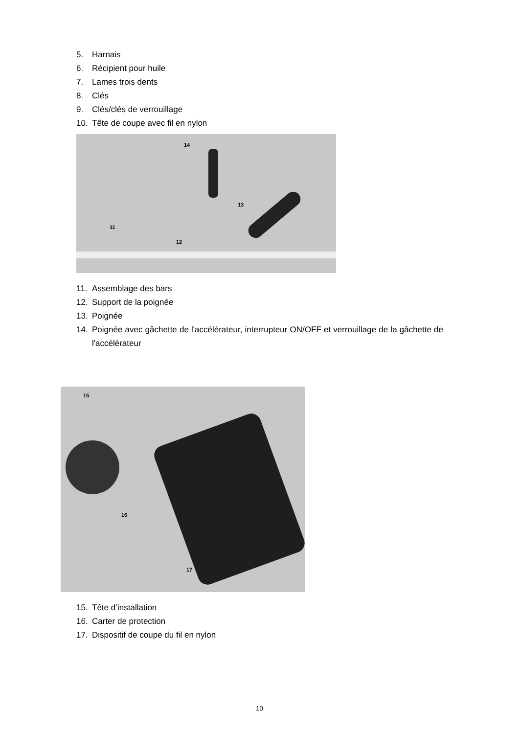5. Harnais
6. Récipient pour huile
7. Lames trois dents
8. Clés
9. Clés/clés de verrouillage
10. Tête de coupe avec fil en nylon
14
13
11
12
11. Assemblage des bars
12. Support de la poignée
13. Poignée
14. Poignée avec gâchette de l'accélérateur, interrupteur ON/OFF et verrouillage de la gâchette de l'accélérateur
15
16
17
15. Tête d’installation
16. Carter de protection
17. Dispositif de coupe du fil en nylon
10